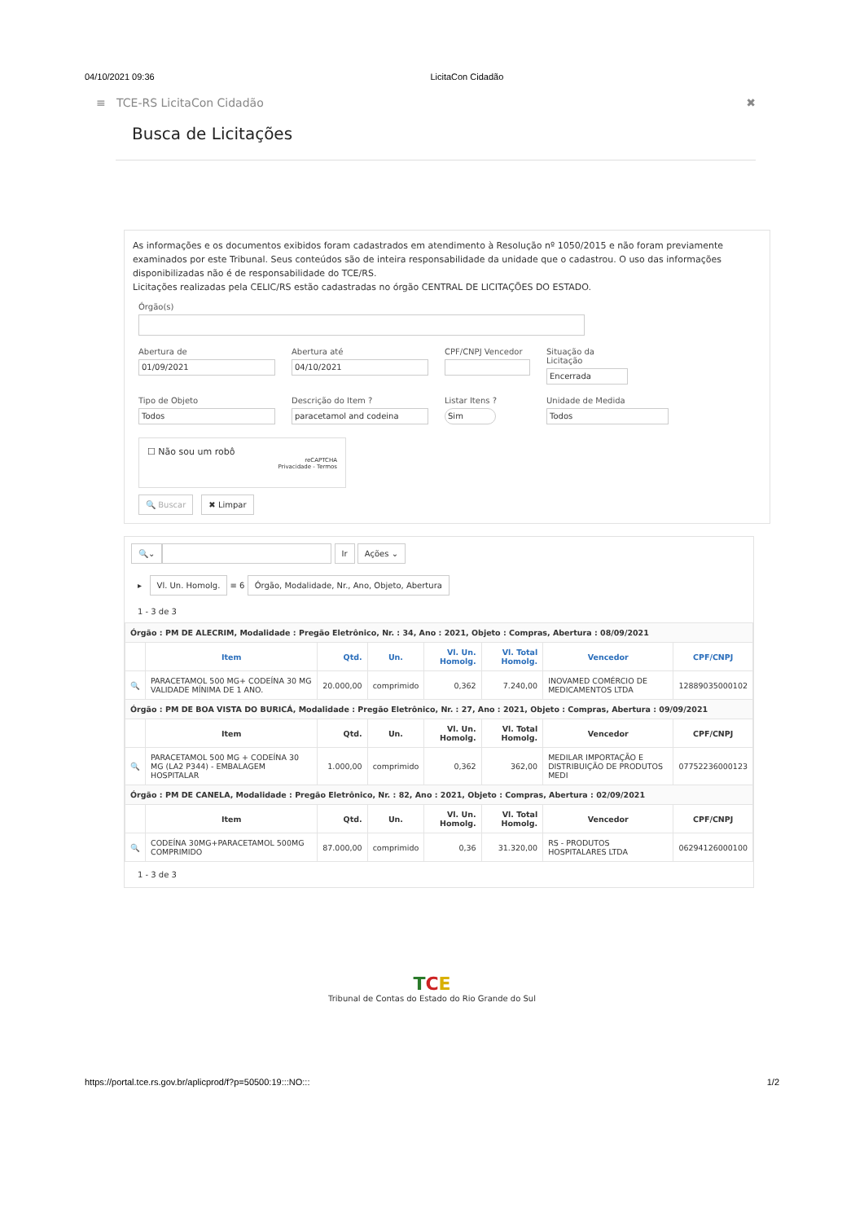04/10/2021 09:36 LicitaCon Cidadão
≡ TCE-RS LicitaCon Cidadão ✖
Busca de Licitações
As informações e os documentos exibidos foram cadastrados em atendimento à Resolução nº 1050/2015 e não foram previamente examinados por este Tribunal. Seus conteúdos são de inteira responsabilidade da unidade que o cadastrou. O uso das informações disponibilizadas não é de responsabilidade do TCE/RS.
Licitações realizadas pela CELIC/RS estão cadastradas no órgão CENTRAL DE LICITAÇÕES DO ESTADO.
Órgão(s)
Abertura de
01/09/2021
Abertura até
04/10/2021
CPF/CNPJ Vencedor Situação da Licitação
Encerrada
Tipo de Objeto
Todos
Descrição do Item ?
paracetamol and codeina
Listar Itens ?
Sim
Unidade de Medida
Todos
☐ Não sou um robô
reCAPTCHA
Privacidade - Termos
🔍 Buscar ✖ Limpar
🔍⌄ Ir Ações ⌄
▸ Vl. Un. Homolg. ≡ 6 Órgão, Modalidade, Nr., Ano, Objeto, Abertura
1 - 3 de 3
| Órgão : PM DE ALECRIM, Modalidade : Pregão Eletrônico, Nr. : 34, Ano : 2021, Objeto : Compras, Abertura : 08/09/2021 | | | | | | | |
| | Item | Qtd. | Un. | Vl. Un. Homolg. | Vl. Total Homolg. | Vencedor | CPF/CNPJ |
| 🔍 | PARACETAMOL 500 MG+ CODEÍNA 30 MG VALIDADE MÍNIMA DE 1 ANO. | 20.000,00 | comprimido | 0,362 | 7.240,00 | INOVAMED COMÉRCIO DE MEDICAMENTOS LTDA | 12889035000102 |
| Órgão : PM DE BOA VISTA DO BURICÁ, Modalidade : Pregão Eletrônico, Nr. : 27, Ano : 2021, Objeto : Compras, Abertura : 09/09/2021 | | | | | | | |
| | Item | Qtd. | Un. | Vl. Un. Homolg. | Vl. Total Homolg. | Vencedor | CPF/CNPJ |
| 🔍 | PARACETAMOL 500 MG + CODEÍNA 30 MG (LA2 P344) - EMBALAGEM HOSPITALAR | 1.000,00 | comprimido | 0,362 | 362,00 | MEDILAR IMPORTAÇÃO E DISTRIBUIÇÃO DE PRODUTOS MEDI | 07752236000123 |
| Órgão : PM DE CANELA, Modalidade : Pregão Eletrônico, Nr. : 82, Ano : 2021, Objeto : Compras, Abertura : 02/09/2021 | | | | | | | |
| | Item | Qtd. | Un. | Vl. Un. Homolg. | Vl. Total Homolg. | Vencedor | CPF/CNPJ |
| 🔍 | CODEÍNA 30MG+PARACETAMOL 500MG COMPRIMIDO | 87.000,00 | comprimido | 0,36 | 31.320,00 | RS - PRODUTOS HOSPITALARES LTDA | 06294126000100 |
1 - 3 de 3
TCE
Tribunal de Contas do Estado do Rio Grande do Sul
https://portal.tce.rs.gov.br/aplicprod/f?p=50500:19:::NO::: 1/2